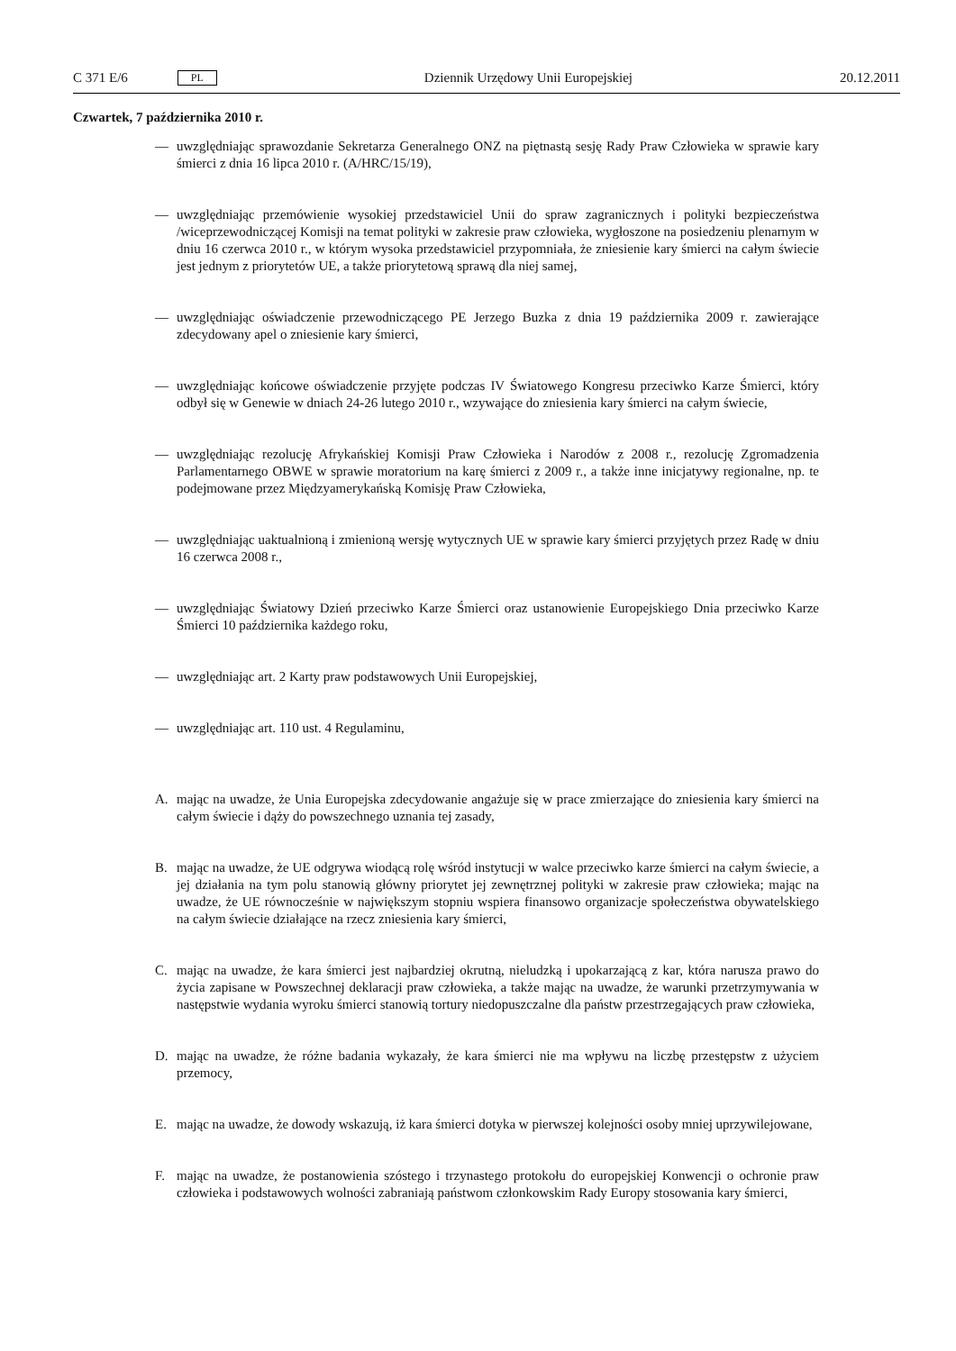C 371 E/6 PL
Dziennik Urzędowy Unii Europejskiej 20.12.2011
Czwartek, 7 października 2010 r.
— uwzględniając sprawozdanie Sekretarza Generalnego ONZ na piętnastą sesję Rady Praw Człowieka w sprawie kary śmierci z dnia 16 lipca 2010 r. (A/HRC/15/19),
— uwzględniając przemówienie wysokiej przedstawiciel Unii do spraw zagranicznych i polityki bezpieczeństwa /wiceprzewodniczącej Komisji na temat polityki w zakresie praw człowieka, wygłoszone na posiedzeniu plenarnym w dniu 16 czerwca 2010 r., w którym wysoka przedstawiciel przypomniała, że zniesienie kary śmierci na całym świecie jest jednym z priorytetów UE, a także priorytetową sprawą dla niej samej,
— uwzględniając oświadczenie przewodniczącego PE Jerzego Buzka z dnia 19 października 2009 r. zawierające zdecydowany apel o zniesienie kary śmierci,
— uwzględniając końcowe oświadczenie przyjęte podczas IV Światowego Kongresu przeciwko Karze Śmierci, który odbył się w Genewie w dniach 24-26 lutego 2010 r., wzywające do zniesienia kary śmierci na całym świecie,
— uwzględniając rezolucję Afrykańskiej Komisji Praw Człowieka i Narodów z 2008 r., rezolucję Zgromadzenia Parlamentarnego OBWE w sprawie moratorium na karę śmierci z 2009 r., a także inne inicjatywy regionalne, np. te podejmowane przez Międzyamerykańską Komisję Praw Człowieka,
— uwzględniając uaktualnioną i zmienioną wersję wytycznych UE w sprawie kary śmierci przyjętych przez Radę w dniu 16 czerwca 2008 r.,
— uwzględniając Światowy Dzień przeciwko Karze Śmierci oraz ustanowienie Europejskiego Dnia przeciwko Karze Śmierci 10 października każdego roku,
— uwzględniając art. 2 Karty praw podstawowych Unii Europejskiej,
— uwzględniając art. 110 ust. 4 Regulaminu,
A. mając na uwadze, że Unia Europejska zdecydowanie angażuje się w prace zmierzające do zniesienia kary śmierci na całym świecie i dąży do powszechnego uznania tej zasady,
B. mając na uwadze, że UE odgrywa wiodącą rolę wśród instytucji w walce przeciwko karze śmierci na całym świecie, a jej działania na tym polu stanowią główny priorytet jej zewnętrznej polityki w zakresie praw człowieka; mając na uwadze, że UE równocześnie w największym stopniu wspiera finansowo organizacje społeczeństwa obywatelskiego na całym świecie działające na rzecz zniesienia kary śmierci,
C. mając na uwadze, że kara śmierci jest najbardziej okrutną, nieludzką i upokarzającą z kar, która narusza prawo do życia zapisane w Powszechnej deklaracji praw człowieka, a także mając na uwadze, że warunki przetrzymywania w następstwie wydania wyroku śmierci stanowią tortury niedopuszczalne dla państw przestrzegających praw człowieka,
D. mając na uwadze, że różne badania wykazały, że kara śmierci nie ma wpływu na liczbę przestępstw z użyciem przemocy,
E. mając na uwadze, że dowody wskazują, iż kara śmierci dotyka w pierwszej kolejności osoby mniej uprzywilejowane,
F. mając na uwadze, że postanowienia szóstego i trzynastego protokołu do europejskiej Konwencji o ochronie praw człowieka i podstawowych wolności zabraniają państwom członkowskim Rady Europy stosowania kary śmierci,